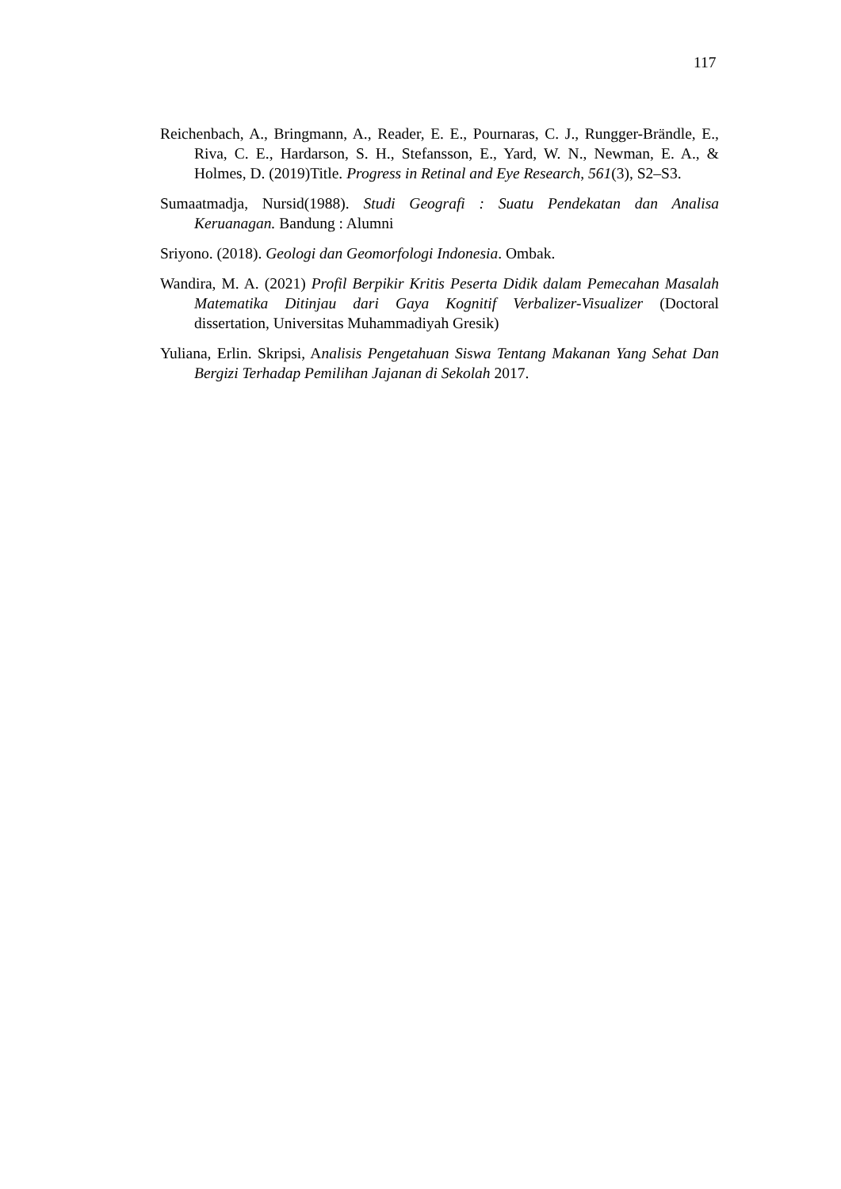117
Reichenbach, A., Bringmann, A., Reader, E. E., Pournaras, C. J., Rungger-Brändle, E., Riva, C. E., Hardarson, S. H., Stefansson, E., Yard, W. N., Newman, E. A., & Holmes, D. (2019)Title. Progress in Retinal and Eye Research, 561(3), S2–S3.
Sumaatmadja, Nursid(1988). Studi Geografi : Suatu Pendekatan dan Analisa Keruanagan. Bandung : Alumni
Sriyono. (2018). Geologi dan Geomorfologi Indonesia. Ombak.
Wandira, M. A. (2021) Profil Berpikir Kritis Peserta Didik dalam Pemecahan Masalah Matematika Ditinjau dari Gaya Kognitif Verbalizer-Visualizer (Doctoral dissertation, Universitas Muhammadiyah Gresik)
Yuliana, Erlin. Skripsi, Analisis Pengetahuan Siswa Tentang Makanan Yang Sehat Dan Bergizi Terhadap Pemilihan Jajanan di Sekolah 2017.